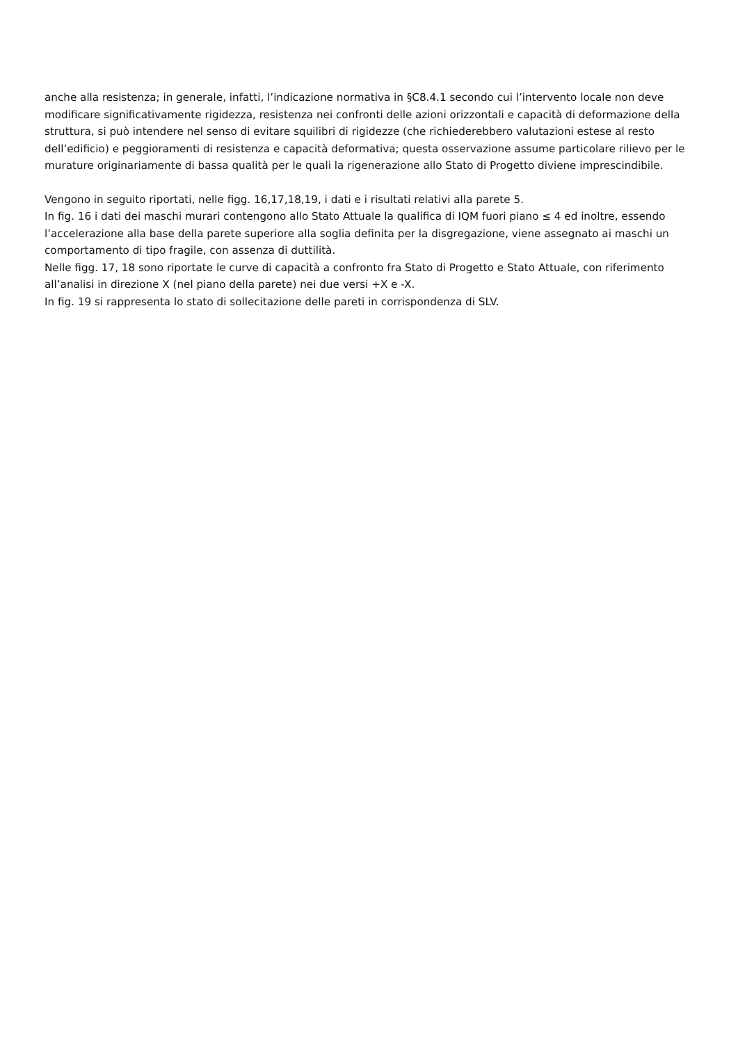anche alla resistenza; in generale, infatti, l’indicazione normativa in §C8.4.1 secondo cui l’intervento locale non deve modificare significativamente rigidezza, resistenza nei confronti delle azioni orizzontali e capacità di deformazione della struttura, si può intendere nel senso di evitare squilibri di rigidezze (che richiederebbero valutazioni estese al resto dell’edificio) e peggioramenti di resistenza e capacità deformativa; questa osservazione assume particolare rilievo per le murature originariamente di bassa qualità per le quali la rigenerazione allo Stato di Progetto diviene imprescindibile.
Vengono in seguito riportati, nelle figg. 16,17,18,19, i dati e i risultati relativi alla parete 5.
In fig. 16 i dati dei maschi murari contengono allo Stato Attuale la qualifica di IQM fuori piano ≤ 4 ed inoltre, essendo l’accelerazione alla base della parete superiore alla soglia definita per la disgregazione, viene assegnato ai maschi un comportamento di tipo fragile, con assenza di duttilità.
Nelle figg. 17, 18 sono riportate le curve di capacità a confronto fra Stato di Progetto e Stato Attuale, con riferimento all’analisi in direzione X (nel piano della parete) nei due versi +X e -X.
In fig. 19 si rappresenta lo stato di sollecitazione delle pareti in corrispondenza di SLV.